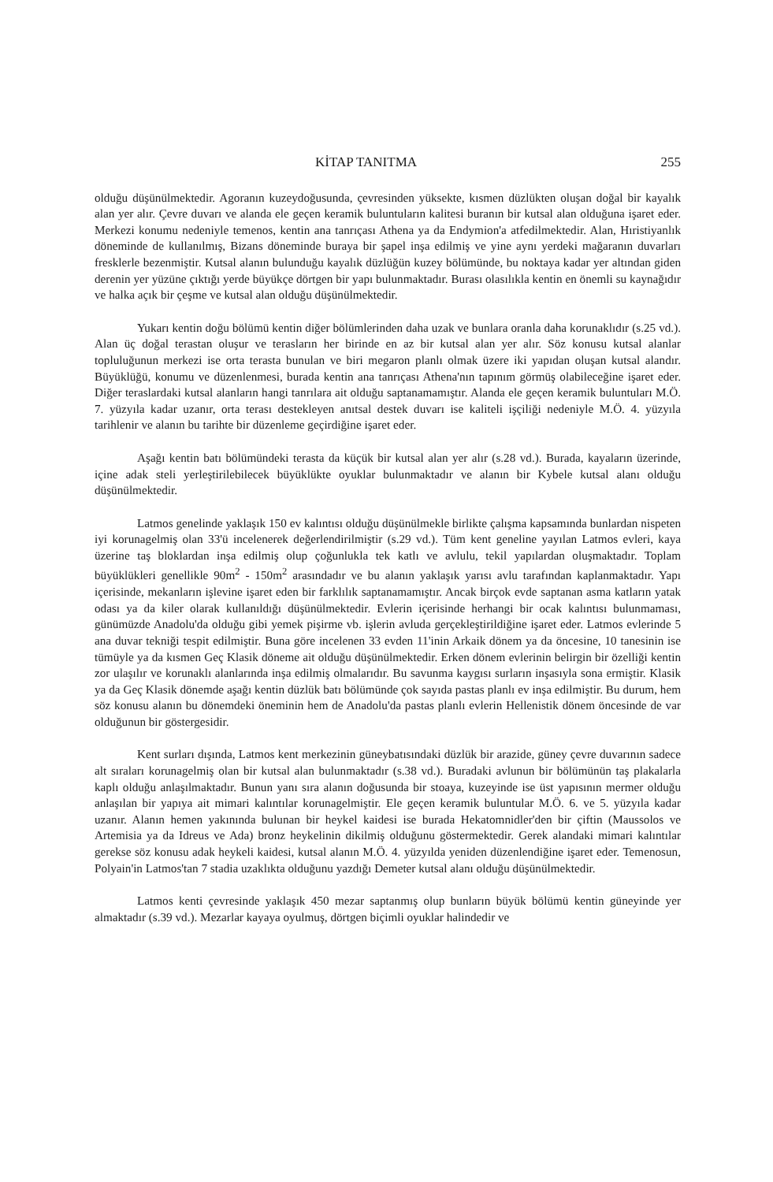KİTAP TANITMA 255
olduğu düşünülmektedir. Agoranın kuzeydoğusunda, çevresinden yüksekte, kısmen düzlükten oluşan doğal bir kayalık alan yer alır. Çevre duvarı ve alanda ele geçen keramik buluntuların kalitesi buranın bir kutsal alan olduğuna işaret eder. Merkezi konumu nedeniyle temenos, kentin ana tanrıçası Athena ya da Endymion'a atfedilmektedir. Alan, Hıristiyanlık döneminde de kullanılmış, Bizans döneminde buraya bir şapel inşa edilmiş ve yine aynı yerdeki mağaranın duvarları fresklerle bezenmiştir. Kutsal alanın bulunduğu kayalık düzlüğün kuzey bölümünde, bu noktaya kadar yer altından giden derenin yer yüzüne çıktığı yerde büyükçe dörtgen bir yapı bulunmaktadır. Burası olasılıkla kentin en önemli su kaynağıdır ve halka açık bir çeşme ve kutsal alan olduğu düşünülmektedir.
Yukarı kentin doğu bölümü kentin diğer bölümlerinden daha uzak ve bunlara oranla daha korunaklıdır (s.25 vd.). Alan üç doğal terastan oluşur ve terasların her birinde en az bir kutsal alan yer alır. Söz konusu kutsal alanlar topluluğunun merkezi ise orta terasta bunulan ve biri megaron planlı olmak üzere iki yapıdan oluşan kutsal alandır. Büyüklüğü, konumu ve düzenlenmesi, burada kentin ana tanrıçası Athena'nın tapınım görmüş olabileceğine işaret eder. Diğer teraslardaki kutsal alanların hangi tanrılara ait olduğu saptanamamıştır. Alanda ele geçen keramik buluntuları M.Ö. 7. yüzyıla kadar uzanır, orta terası destekleyen anıtsal destek duvarı ise kaliteli işçiliği nedeniyle M.Ö. 4. yüzyıla tarihlenir ve alanın bu tarihte bir düzenleme geçirdiğine işaret eder.
Aşağı kentin batı bölümündeki terasta da küçük bir kutsal alan yer alır (s.28 vd.). Burada, kayaların üzerinde, içine adak steli yerleştirilebilecek büyüklükte oyuklar bulunmaktadır ve alanın bir Kybele kutsal alanı olduğu düşünülmektedir.
Latmos genelinde yaklaşık 150 ev kalıntısı olduğu düşünülmekle birlikte çalışma kapsamında bunlardan nispeten iyi korunagelmiş olan 33'ü incelenerek değerlendirilmiştir (s.29 vd.). Tüm kent geneline yayılan Latmos evleri, kaya üzerine taş bloklardan inşa edilmiş olup çoğunlukla tek katlı ve avlulu, tekil yapılardan oluşmaktadır. Toplam büyüklükleri genellikle 90m<sup>2</sup> - 150m<sup>2</sup> arasındadır ve bu alanın yaklaşık yarısı avlu tarafından kaplanmaktadır. Yapı içerisinde, mekanların işlevine işaret eden bir farklılık saptanamamıştır. Ancak birçok evde saptanan asma katların yatak odası ya da kiler olarak kullanıldığı düşünülmektedir. Evlerin içerisinde herhangi bir ocak kalıntısı bulunmaması, günümüzde Anadolu'da olduğu gibi yemek pişirme vb. işlerin avluda gerçekleştirildiğine işaret eder. Latmos evlerinde 5 ana duvar tekniği tespit edilmiştir. Buna göre incelenen 33 evden 11'inin Arkaik dönem ya da öncesine, 10 tanesinin ise tümüyle ya da kısmen Geç Klasik döneme ait olduğu düşünülmektedir. Erken dönem evlerinin belirgin bir özelliği kentin zor ulaşılır ve korunaklı alanlarında inşa edilmiş olmalarıdır. Bu savunma kaygısı surların inşasıyla sona ermiştir. Klasik ya da Geç Klasik dönemde aşağı kentin düzlük batı bölümünde çok sayıda pastas planlı ev inşa edilmiştir. Bu durum, hem söz konusu alanın bu dönemdeki öneminin hem de Anadolu'da pastas planlı evlerin Hellenistik dönem öncesinde de var olduğunun bir göstergesidir.
Kent surları dışında, Latmos kent merkezinin güneybatısındaki düzlük bir arazide, güney çevre duvarının sadece alt sıraları korunagelmiş olan bir kutsal alan bulunmaktadır (s.38 vd.). Buradaki avlunun bir bölümünün taş plakalarla kaplı olduğu anlaşılmaktadır. Bunun yanı sıra alanın doğusunda bir stoaya, kuzeyinde ise üst yapısının mermer olduğu anlaşılan bir yapıya ait mimari kalıntılar korunagelmiştir. Ele geçen keramik buluntular M.Ö. 6. ve 5. yüzyıla kadar uzanır. Alanın hemen yakınında bulunan bir heykel kaidesi ise burada Hekatomnidler'den bir çiftin (Maussolos ve Artemisia ya da Idreus ve Ada) bronz heykelinin dikilmiş olduğunu göstermektedir. Gerek alandaki mimari kalıntılar gerekse söz konusu adak heykeli kaidesi, kutsal alanın M.Ö. 4. yüzyılda yeniden düzenlendiğine işaret eder. Temenosun, Polyain'in Latmos'tan 7 stadia uzaklıkta olduğunu yazdığı Demeter kutsal alanı olduğu düşünülmektedir.
Latmos kenti çevresinde yaklaşık 450 mezar saptanmış olup bunların büyük bölümü kentin güneyinde yer almaktadır (s.39 vd.). Mezarlar kayaya oyulmuş, dörtgen biçimli oyuklar halindedir ve